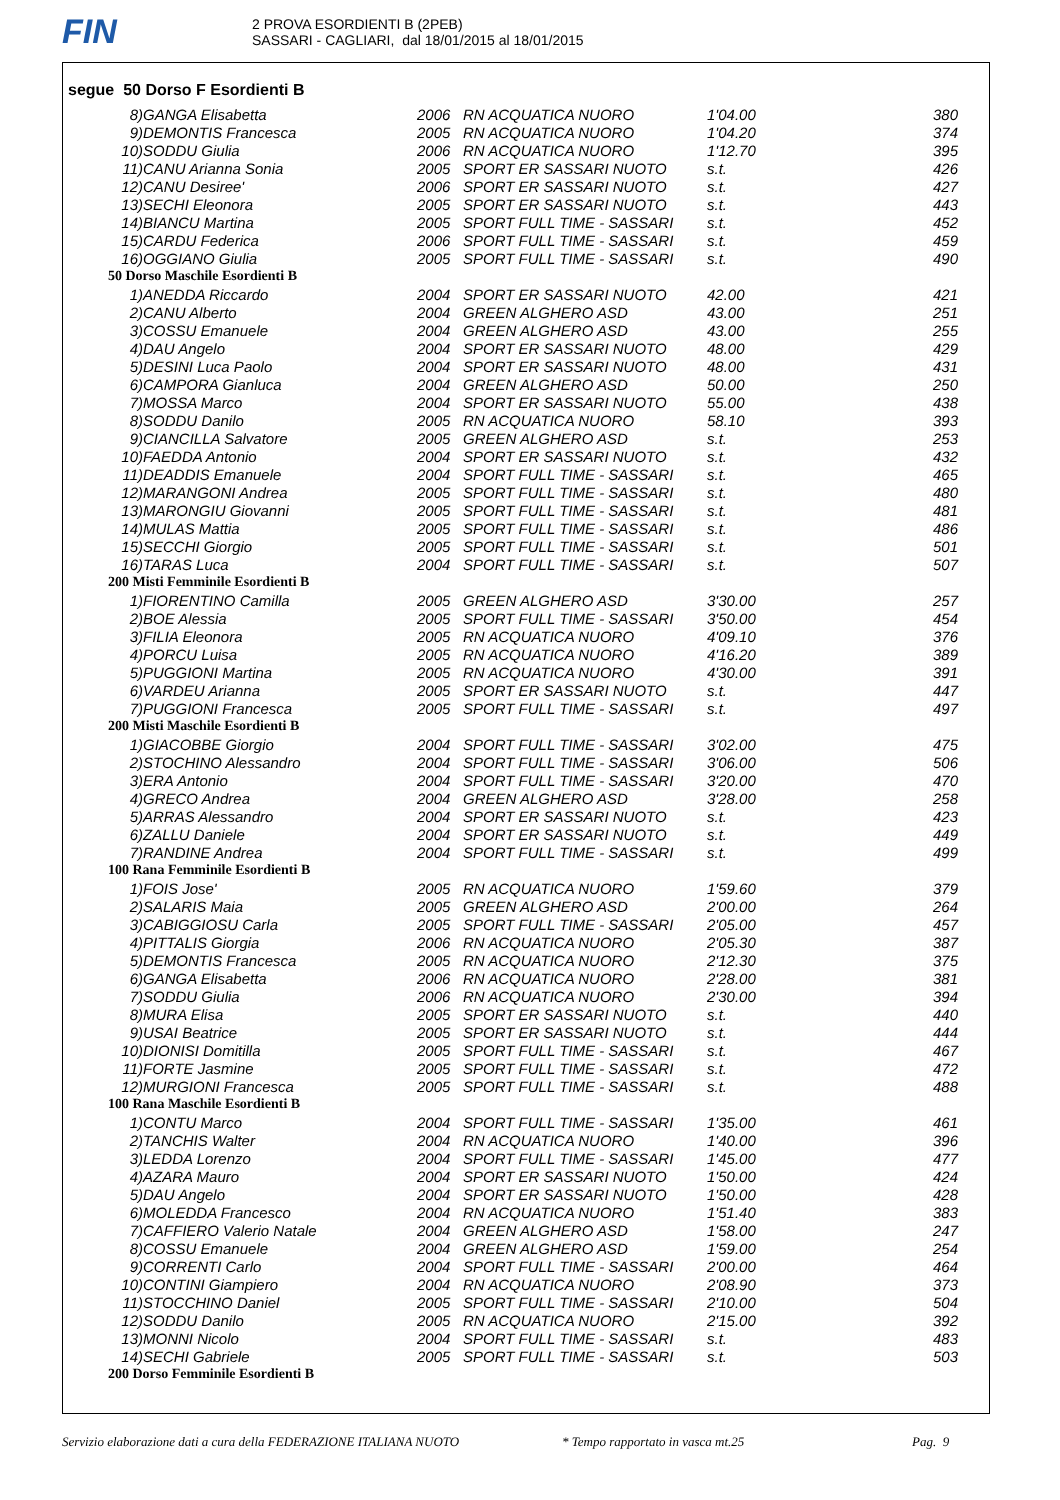FIN
2 PROVA ESORDIENTI B (2PEB)
SASSARI - CAGLIARI, dal 18/01/2015 al 18/01/2015
segue 50 Dorso F Esordienti B
| 8) | GANGA Elisabetta | 2006 | RN ACQUATICA NUORO | 1'04.00 | 380 |
| 9) | DEMONTIS Francesca | 2005 | RN ACQUATICA NUORO | 1'04.20 | 374 |
| 10) | SODDU Giulia | 2006 | RN ACQUATICA NUORO | 1'12.70 | 395 |
| 11) | CANU Arianna Sonia | 2005 | SPORT ER SASSARI NUOTO | s.t. | 426 |
| 12) | CANU Desiree' | 2006 | SPORT ER SASSARI NUOTO | s.t. | 427 |
| 13) | SECHI Eleonora | 2005 | SPORT ER SASSARI NUOTO | s.t. | 443 |
| 14) | BIANCU Martina | 2005 | SPORT FULL TIME - SASSARI | s.t. | 452 |
| 15) | CARDU Federica | 2006 | SPORT FULL TIME - SASSARI | s.t. | 459 |
| 16) | OGGIANO Giulia | 2005 | SPORT FULL TIME - SASSARI | s.t. | 490 |
| 50 Dorso Maschile Esordienti B | | | | | |
| 1) | ANEDDA Riccardo | 2004 | SPORT ER SASSARI NUOTO | 42.00 | 421 |
| 2) | CANU Alberto | 2004 | GREEN ALGHERO ASD | 43.00 | 251 |
| 3) | COSSU Emanuele | 2004 | GREEN ALGHERO ASD | 43.00 | 255 |
| 4) | DAU Angelo | 2004 | SPORT ER SASSARI NUOTO | 48.00 | 429 |
| 5) | DESINI Luca Paolo | 2004 | SPORT ER SASSARI NUOTO | 48.00 | 431 |
| 6) | CAMPORA Gianluca | 2004 | GREEN ALGHERO ASD | 50.00 | 250 |
| 7) | MOSSA Marco | 2004 | SPORT ER SASSARI NUOTO | 55.00 | 438 |
| 8) | SODDU Danilo | 2005 | RN ACQUATICA NUORO | 58.10 | 393 |
| 9) | CIANCILLA Salvatore | 2005 | GREEN ALGHERO ASD | s.t. | 253 |
| 10) | FAEDDA Antonio | 2004 | SPORT ER SASSARI NUOTO | s.t. | 432 |
| 11) | DEADDIS Emanuele | 2004 | SPORT FULL TIME - SASSARI | s.t. | 465 |
| 12) | MARANGONI Andrea | 2005 | SPORT FULL TIME - SASSARI | s.t. | 480 |
| 13) | MARONGIU Giovanni | 2005 | SPORT FULL TIME - SASSARI | s.t. | 481 |
| 14) | MULAS Mattia | 2005 | SPORT FULL TIME - SASSARI | s.t. | 486 |
| 15) | SECCHI Giorgio | 2005 | SPORT FULL TIME - SASSARI | s.t. | 501 |
| 16) | TARAS Luca | 2004 | SPORT FULL TIME - SASSARI | s.t. | 507 |
| 200 Misti Femminile Esordienti B | | | | | |
| 1) | FIORENTINO Camilla | 2005 | GREEN ALGHERO ASD | 3'30.00 | 257 |
| 2) | BOE Alessia | 2005 | SPORT FULL TIME - SASSARI | 3'50.00 | 454 |
| 3) | FILIA Eleonora | 2005 | RN ACQUATICA NUORO | 4'09.10 | 376 |
| 4) | PORCU Luisa | 2005 | RN ACQUATICA NUORO | 4'16.20 | 389 |
| 5) | PUGGIONI Martina | 2005 | RN ACQUATICA NUORO | 4'30.00 | 391 |
| 6) | VARDEU Arianna | 2005 | SPORT ER SASSARI NUOTO | s.t. | 447 |
| 7) | PUGGIONI Francesca | 2005 | SPORT FULL TIME - SASSARI | s.t. | 497 |
| 200 Misti Maschile Esordienti B | | | | | |
| 1) | GIACOBBE Giorgio | 2004 | SPORT FULL TIME - SASSARI | 3'02.00 | 475 |
| 2) | STOCHINO Alessandro | 2004 | SPORT FULL TIME - SASSARI | 3'06.00 | 506 |
| 3) | ERA Antonio | 2004 | SPORT FULL TIME - SASSARI | 3'20.00 | 470 |
| 4) | GRECO Andrea | 2004 | GREEN ALGHERO ASD | 3'28.00 | 258 |
| 5) | ARRAS Alessandro | 2004 | SPORT ER SASSARI NUOTO | s.t. | 423 |
| 6) | ZALLU Daniele | 2004 | SPORT ER SASSARI NUOTO | s.t. | 449 |
| 7) | RANDINE Andrea | 2004 | SPORT FULL TIME - SASSARI | s.t. | 499 |
| 100 Rana Femminile Esordienti B | | | | | |
| 1) | FOIS Jose' | 2005 | RN ACQUATICA NUORO | 1'59.60 | 379 |
| 2) | SALARIS Maia | 2005 | GREEN ALGHERO ASD | 2'00.00 | 264 |
| 3) | CABIGGIOSU Carla | 2005 | SPORT FULL TIME - SASSARI | 2'05.00 | 457 |
| 4) | PITTALIS Giorgia | 2006 | RN ACQUATICA NUORO | 2'05.30 | 387 |
| 5) | DEMONTIS Francesca | 2005 | RN ACQUATICA NUORO | 2'12.30 | 375 |
| 6) | GANGA Elisabetta | 2006 | RN ACQUATICA NUORO | 2'28.00 | 381 |
| 7) | SODDU Giulia | 2006 | RN ACQUATICA NUORO | 2'30.00 | 394 |
| 8) | MURA Elisa | 2005 | SPORT ER SASSARI NUOTO | s.t. | 440 |
| 9) | USAI Beatrice | 2005 | SPORT ER SASSARI NUOTO | s.t. | 444 |
| 10) | DIONISI Domitilla | 2005 | SPORT FULL TIME - SASSARI | s.t. | 467 |
| 11) | FORTE Jasmine | 2005 | SPORT FULL TIME - SASSARI | s.t. | 472 |
| 12) | MURGIONI Francesca | 2005 | SPORT FULL TIME - SASSARI | s.t. | 488 |
| 100 Rana Maschile Esordienti B | | | | | |
| 1) | CONTU Marco | 2004 | SPORT FULL TIME - SASSARI | 1'35.00 | 461 |
| 2) | TANCHIS Walter | 2004 | RN ACQUATICA NUORO | 1'40.00 | 396 |
| 3) | LEDDA Lorenzo | 2004 | SPORT FULL TIME - SASSARI | 1'45.00 | 477 |
| 4) | AZARA Mauro | 2004 | SPORT ER SASSARI NUOTO | 1'50.00 | 424 |
| 5) | DAU Angelo | 2004 | SPORT ER SASSARI NUOTO | 1'50.00 | 428 |
| 6) | MOLEDDA Francesco | 2004 | RN ACQUATICA NUORO | 1'51.40 | 383 |
| 7) | CAFFIERO Valerio Natale | 2004 | GREEN ALGHERO ASD | 1'58.00 | 247 |
| 8) | COSSU Emanuele | 2004 | GREEN ALGHERO ASD | 1'59.00 | 254 |
| 9) | CORRENTI Carlo | 2004 | SPORT FULL TIME - SASSARI | 2'00.00 | 464 |
| 10) | CONTINI Giampiero | 2004 | RN ACQUATICA NUORO | 2'08.90 | 373 |
| 11) | STOCCHINO Daniel | 2005 | SPORT FULL TIME - SASSARI | 2'10.00 | 504 |
| 12) | SODDU Danilo | 2005 | RN ACQUATICA NUORO | 2'15.00 | 392 |
| 13) | MONNI Nicolo | 2004 | SPORT FULL TIME - SASSARI | s.t. | 483 |
| 14) | SECHI Gabriele | 2005 | SPORT FULL TIME - SASSARI | s.t. | 503 |
| 200 Dorso Femminile Esordienti B | | | | | |
Servizio elaborazione dati a cura della FEDERAZIONE ITALIANA NUOTO * Tempo rapportato in vasca mt.25 Pag. 9